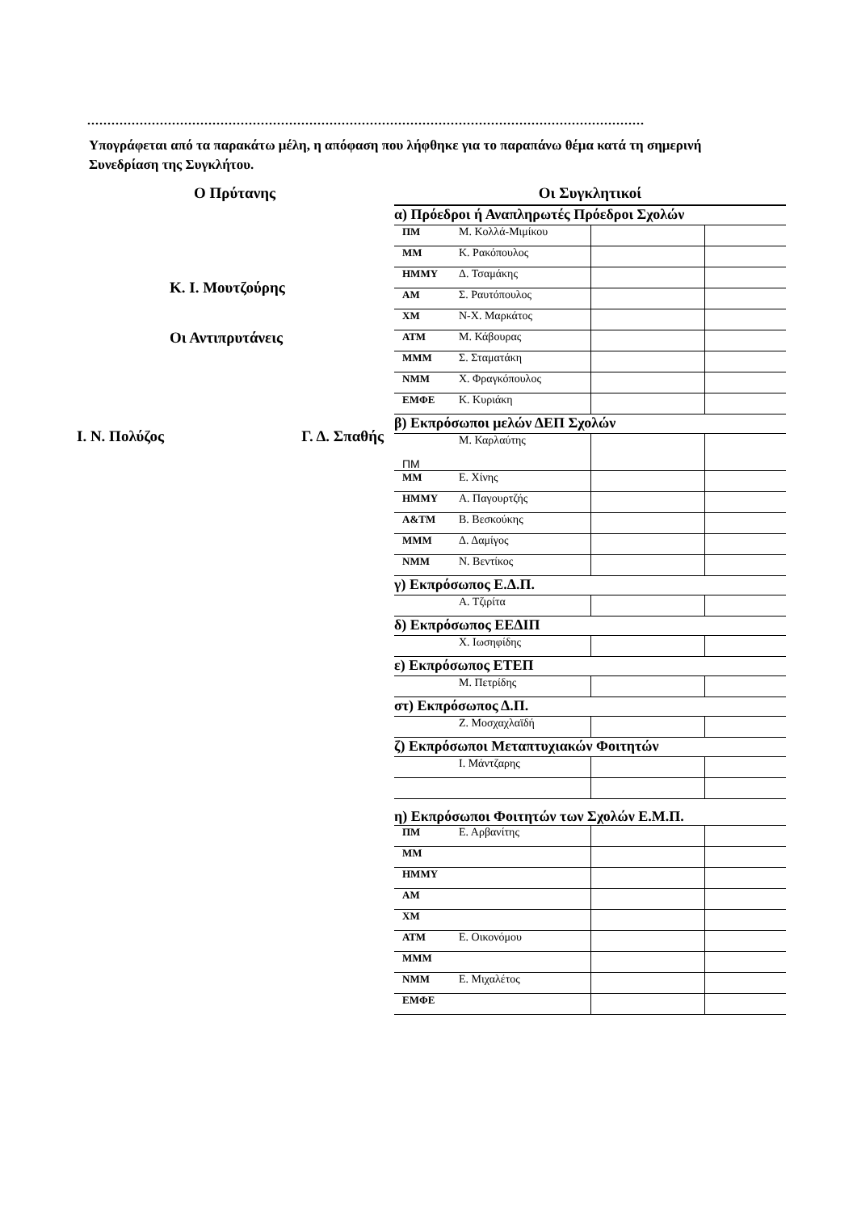..........................................................................................................................................
Υπογράφεται από τα παρακάτω μέλη, η απόφαση που λήφθηκε για το παραπάνω θέμα κατά τη σημερινή Συνεδρίαση της Συγκλήτου.
Ο Πρύτανης
Κ. Ι. Μουτζούρης
Οι Αντιπρυτάνεις
Ι. Ν. Πολύζος Γ. Δ. Σπαθής
| Οι Συγκλητικοί | | | |
| α) Πρόεδροι ή Αναπληρωτές Πρόεδροι Σχολών | | | |
| ΠΜ | Μ. Κολλά-Μιμίκου | | |
| ΜΜ | Κ. Ρακόπουλος | | |
| ΗΜΜΥ | Δ. Τσαμάκης | | |
| ΑΜ | Σ. Ραυτόπουλος | | |
| ΧΜ | Ν-Χ. Μαρκάτος | | |
| ΑΤΜ | Μ. Κάβουρας | | |
| ΜΜΜ | Σ. Σταματάκη | | |
| ΝΜΜ | Χ. Φραγκόπουλος | | |
| ΕΜΦΕ | Κ. Κυριάκη | | |
| β) Εκπρόσωποι μελών ΔΕΠ Σχολών | | | |
| ΠΜ | Μ. Καρλαύτης | | |
| ΜΜ | Ε. Χίνης | | |
| ΗΜΜΥ | Α. Παγουρτζής | | |
| Α&ΤΜ | Β. Βεσκούκης | | |
| ΜΜΜ | Δ. Δαμίγος | | |
| ΝΜΜ | Ν. Βεντίκος | | |
| γ) Εκπρόσωπος Ε.Δ.Π. | | | |
| | Α. Τζιρίτα | | |
| δ) Εκπρόσωπος ΕΕΔΙΠ | | | |
| | Χ. Ιωσηφίδης | | |
| ε) Εκπρόσωπος ΕΤΕΠ | | | |
| | Μ. Πετρίδης | | |
| στ) Εκπρόσωπος Δ.Π. | | | |
| | Ζ. Μοσχαχλαϊδή | | |
| ζ) Εκπρόσωποι Μεταπτυχιακών Φοιτητών | | | |
| | Ι. Μάντζαρης | | |
| η) Εκπρόσωποι Φοιτητών των Σχολών Ε.Μ.Π. | | | |
| ΠΜ | Ε. Αρβανίτης | | |
| ΜΜ | | | |
| ΗΜΜΥ | | | |
| ΑΜ | | | |
| ΧΜ | | | |
| ΑΤΜ | Ε. Οικονόμου | | |
| ΜΜΜ | | | |
| ΝΜΜ | Ε. Μιχαλέτος | | |
| ΕΜΦΕ | | | |